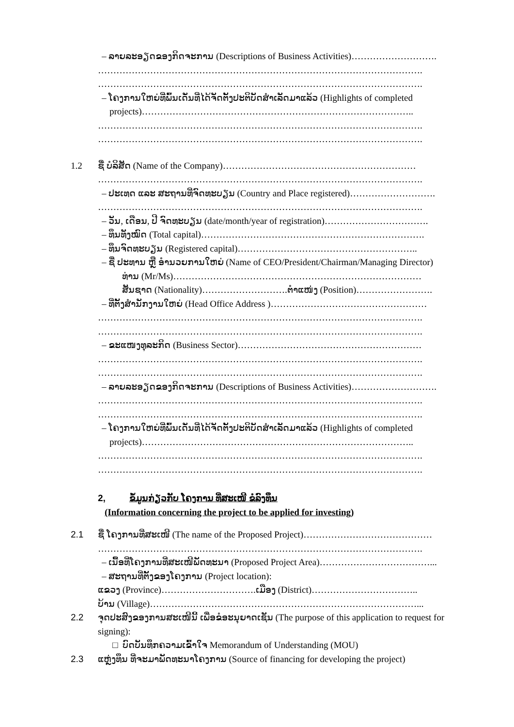– ລາຍລະອຽດຂອງກິດຈະການ (Descriptions of Business Activities)……………………….
…………………………………………………………………………………………….
…………………………………………………………………………………………….
– ໂຄງການໃຫຍ່ທີ່ພົ້ນເດັ່ນທີ່ໄດ້ຈັດຕັ້ງປະຕິບັດສຳເລັດມາແລ້ວ (Highlights of completed
projects)……………………………………………………………………………..
…………………………………………………………………………………………….
…………………………………………………………………………………………….
1.2 ຊື່ ບໍລິສັດ (Name of the Company)………………………………………………………
…………………………………………………………………………………………….
– ປະເທດ ແລະ ສະຖານທີ່ຈົດທະບຽນ (Country and Place registered)……………………….
…………………………………………………………………………………………….
– ວັນ, ເດືອນ, ປີ ຈົດທະບຽນ (date/month/year of registration)…………………………….
– ທຶນທັງໝົດ (Total capital)……………………………………………………………….
– ທຶນຈົດທະບຽນ (Registered capital)…………………………………………………..
– ຊື່ ປະທານ ຫຼື ອຳນວຍການໃຫຍ່ (Name of CEO/President/Chairman/Managing Director)
ທ່ານ (Mr/Ms)………………………………………………………………………
ສັນຊາດ (Nationality)……………………….ຕຳແໜ່ງ (Position)…………………….
– ທີ່ຕັ້ງສຳນັກງານໃຫຍ່ (Head Office Address )……………………………………………
…………………………………………………………………………………………….
…………………………………………………………………………………………….
– ຂະແໜງທຸລະກິດ (Business Sector)……………………………………………………
…………………………………………………………………………………………….
…………………………………………………………………………………………….
– ລາຍລະອຽດຂອງກິດຈະການ (Descriptions of Business Activities)……………………….
…………………………………………………………………………………………….
…………………………………………………………………………………………….
– ໂຄງການໃຫຍ່ທີ່ພົ້ນເດັ່ນທີ່ໄດ້ຈັດຕັ້ງປະຕິບັດສຳເລັດມາແລ້ວ (Highlights of completed
projects)……………………………………………………………………………..
…………………………………………………………………………………………….
…………………………………………………………………………………………….
2, ຂໍ້ມູນກ່ຽວກັບ ໂຄງການ ທີ່ສະເໜີ ຂໍລົງທຶນ
(Information concerning the project to be applied for investing)
2.1 ຊື່ ໂຄງການທີ່ສະເໜີ (The name of the Proposed Project)……………………………………
…………………………………………………………………………………………….
– ເນື້ອທີ່ໂຄງການທີ່ສະເໜີພັດທະນາ (Proposed Project Area)………………………………...
– ສະຖານທີ່ຕັ້ງຂອງໂຄງການ (Project location):
ແຂວງ (Province)………………………….ເມືອງ (District)……………………………..
ບ້ານ (Village)……………………………………………………………………………...
2.2 ຈຸດປະສົງຂອງການສະເໜີນີ້ ເພື່ອຂໍອະນຸຍາດເຊັນ (The purpose of this application to request for
signing):
□ ບົດບັນທຶກຄວາມເຂົ້າໃຈ Memorandum of Understanding (MOU)
2.3 ແຫຼ່ງທຶນ ທີ່ຈະມາພັດທະນາໂຄງການ (Source of financing for developing the project)